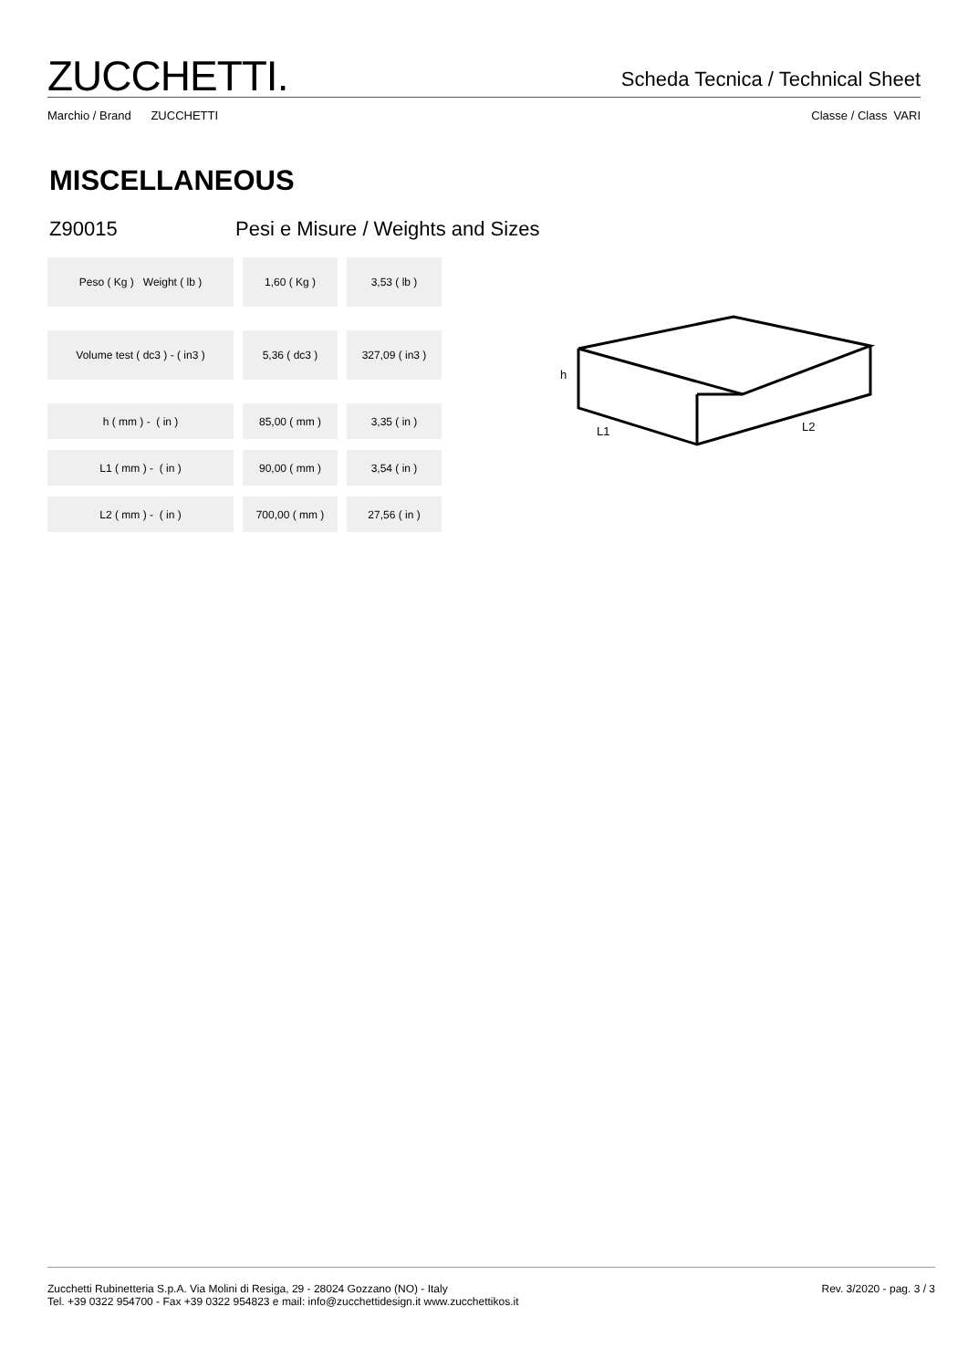ZUCCHETTI.
Scheda Tecnica / Technical Sheet
Marchio / Brand ZUCCHETTI Classe / Class VARI
MISCELLANEOUS
Z90015 Pesi e Misure / Weights and Sizes
| Peso ( Kg ) Weight ( lb ) | 1,60 ( Kg ) | 3,53 ( lb ) |
| Volume test ( dc3 ) - ( in3 ) | 5,36 ( dc3 ) | 327,09 ( in3 ) |
| h ( mm ) - ( in ) | 85,00 ( mm ) | 3,35 ( in ) |
| L1 ( mm ) - ( in ) | 90,00 ( mm ) | 3,54 ( in ) |
| L2 ( mm ) - ( in ) | 700,00 ( mm ) | 27,56 ( in ) |
h
L1
L2
Zucchetti Rubinetteria S.p.A. Via Molini di Resiga, 29 - 28024 Gozzano (NO) - Italy
Tel. +39 0322 954700 - Fax +39 0322 954823 e mail: info@zucchettidesign.it www.zucchettikos.it
Rev. 3/2020 - pag. 3 / 3